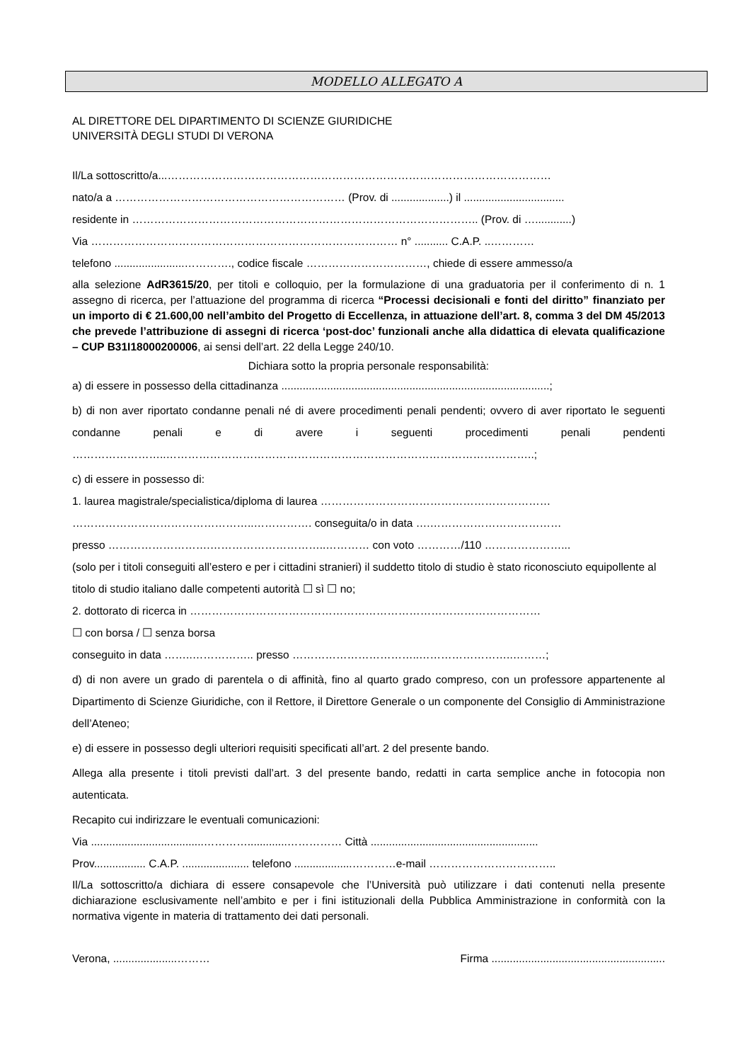MODELLO ALLEGATO A
AL DIRETTORE DEL DIPARTIMENTO DI SCIENZE GIURIDICHE
UNIVERSITÀ DEGLI STUDI DI VERONA
Il/La sottoscritto/a...……………………………………………………………………………………………
nato/a a ……………………………………………………… (Prov. di ...................) il .................................
residente in ………………………………………………………………………………….. (Prov. di …............)
Via ………………………………………………………………………… n° ........... C.A.P. ..…………
telefono .......................…………., codice fiscale ……………………………, chiede di essere ammesso/a
alla selezione AdR3615/20, per titoli e colloquio, per la formulazione di una graduatoria per il conferimento di n. 1 assegno di ricerca, per l’attuazione del programma di ricerca “Processi decisionali e fonti del diritto” finanziato per un importo di € 21.600,00 nell’ambito del Progetto di Eccellenza, in attuazione dell’art. 8, comma 3 del DM 45/2013 che prevede l’attribuzione di assegni di ricerca ‘post-doc’ funzionali anche alla didattica di elevata qualificazione – CUP B31I18000200006, ai sensi dell’art. 22 della Legge 240/10.
Dichiara sotto la propria personale responsabilità:
a) di essere in possesso della cittadinanza ........................................................................................;
b) di non aver riportato condanne penali né di avere procedimenti penali pendenti; ovvero di aver riportato le seguenti condanne penali e di avere i seguenti procedimenti penali pendenti ……………………..………………………………………………………………………………………..;
c) di essere in possesso di:
1. laurea magistrale/specialistica/diploma di laurea ………………………………………………………
…………………………………………..……………. conseguita/o in data ….………………………………
presso ……………………….…………………………..………… con voto …………/110 …………………...
(solo per i titoli conseguiti all’estero e per i cittadini stranieri) il suddetto titolo di studio è stato riconosciuto equipollente al titolo di studio italiano dalle competenti autorità ☐ sì ☐ no;
2. dottorato di ricerca in ……………………………………………………………………………………
☐ con borsa / ☐ senza borsa
conseguito in data ……..…………….. presso ……………………………..……………………..………;
d) di non avere un grado di parentela o di affinità, fino al quarto grado compreso, con un professore appartenente al Dipartimento di Scienze Giuridiche, con il Rettore, il Direttore Generale o un componente del Consiglio di Amministrazione dell’Ateneo;
e) di essere in possesso degli ulteriori requisiti specificati all’art. 2 del presente bando.
Allega alla presente i titoli previsti dall’art. 3 del presente bando, redatti in carta semplice anche in fotocopia non autenticata.
Recapito cui indirizzare le eventuali comunicazioni:
Via .....................................………….............…………… Città .......................................................
Prov................. C.A.P. ...................... telefono ...................…………e-mail ……………………………..
Il/La sottoscritto/a dichiara di essere consapevole che l’Università può utilizzare i dati contenuti nella presente dichiarazione esclusivamente nell’ambito e per i fini istituzionali della Pubblica Amministrazione in conformità con la normativa vigente in materia di trattamento dei dati personali.
Verona, .....................……… Firma .........................................................